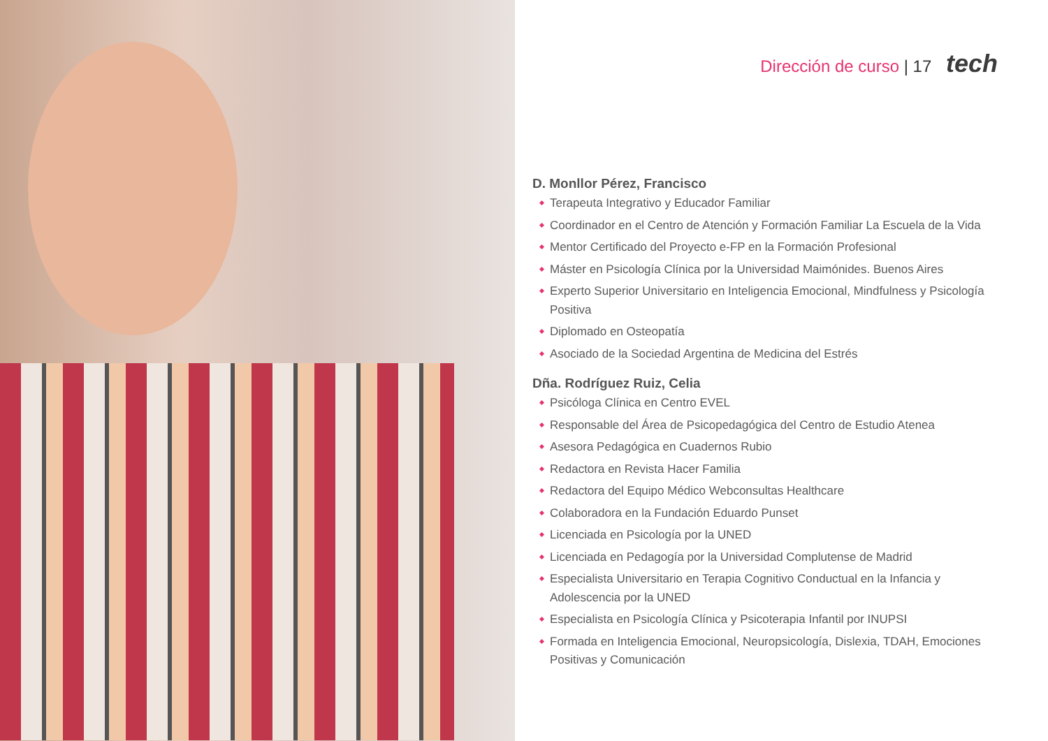Dirección de curso | 17 tech
D. Monllor Pérez, Francisco
Terapeuta Integrativo y Educador Familiar
Coordinador en el Centro de Atención y Formación Familiar La Escuela de la Vida
Mentor Certificado del Proyecto e-FP en la Formación Profesional
Máster en Psicología Clínica por la Universidad Maimónides. Buenos Aires
Experto Superior Universitario en Inteligencia Emocional, Mindfulness y Psicología Positiva
Diplomado en Osteopatía
Asociado de la Sociedad Argentina de Medicina del Estrés
Dña. Rodríguez Ruiz, Celia
Psicóloga Clínica en Centro EVEL
Responsable del Área de Psicopedagógica del Centro de Estudio Atenea
Asesora Pedagógica en Cuadernos Rubio
Redactora en Revista Hacer Familia
Redactora del Equipo Médico Webconsultas Healthcare
Colaboradora en la Fundación Eduardo Punset
Licenciada en Psicología por la UNED
Licenciada en Pedagogía por la Universidad Complutense de Madrid
Especialista Universitario en Terapia Cognitivo Conductual en la Infancia y Adolescencia por la UNED
Especialista en Psicología Clínica y Psicoterapia Infantil por INUPSI
Formada en Inteligencia Emocional, Neuropsicología, Dislexia, TDAH, Emociones Positivas y Comunicación